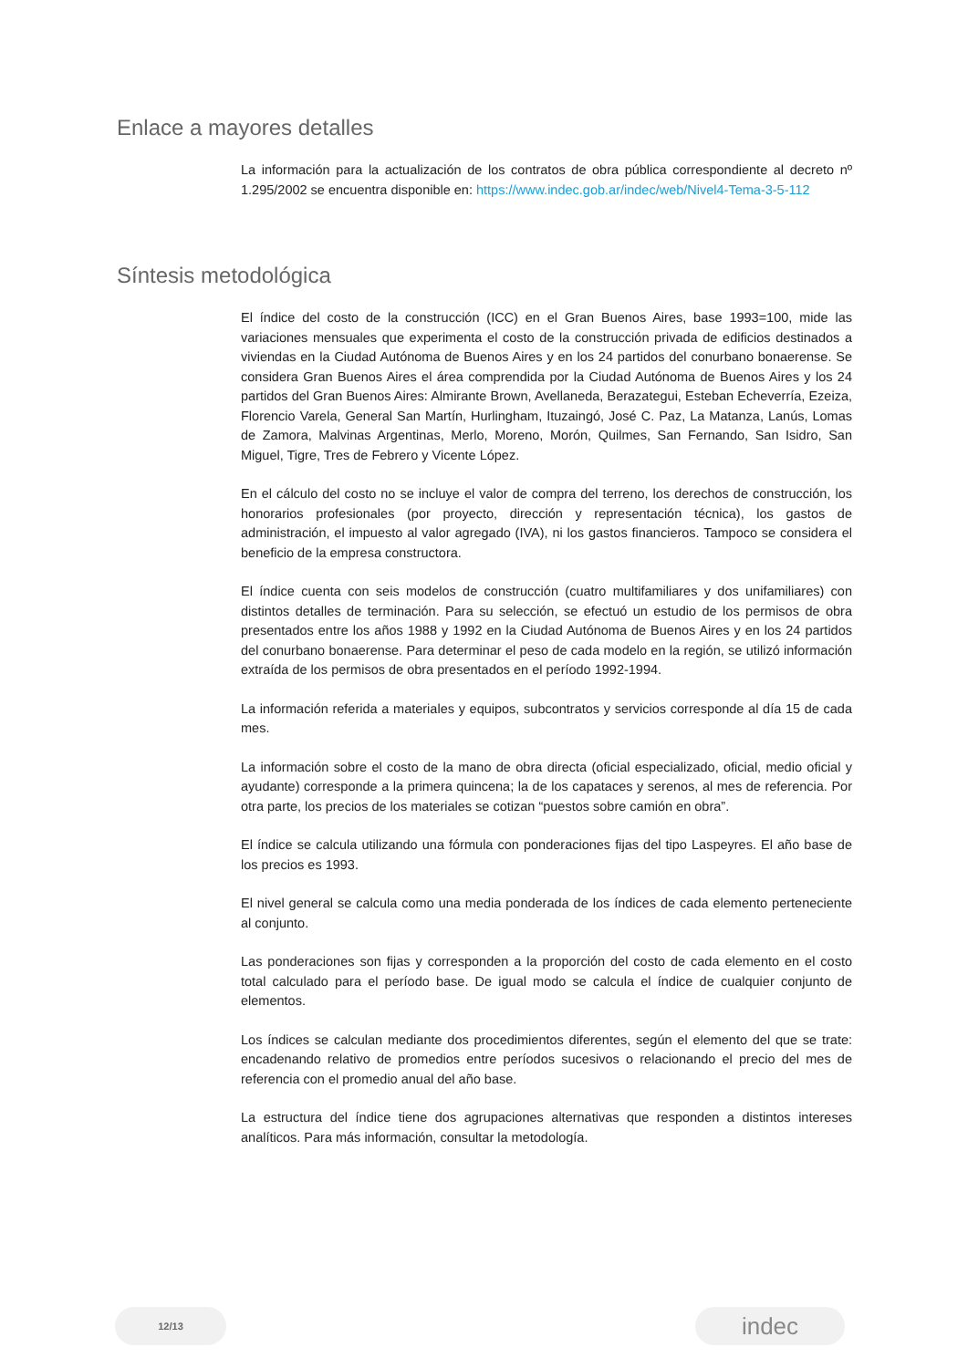Enlace a mayores detalles
La información para la actualización de los contratos de obra pública correspondiente al decreto nº 1.295/2002 se encuentra disponible en: https://www.indec.gob.ar/indec/web/Nivel4-Tema-3-5-112
Síntesis metodológica
El índice del costo de la construcción (ICC) en el Gran Buenos Aires, base 1993=100, mide las variaciones mensuales que experimenta el costo de la construcción privada de edificios destinados a viviendas en la Ciudad Autónoma de Buenos Aires y en los 24 partidos del conurbano bonaerense. Se considera Gran Buenos Aires el área comprendida por la Ciudad Autónoma de Buenos Aires y los 24 partidos del Gran Buenos Aires: Almirante Brown, Avellaneda, Berazategui, Esteban Echeverría, Ezeiza, Florencio Varela, General San Martín, Hurlingham, Ituzaingó, José C. Paz, La Matanza, Lanús, Lomas de Zamora, Malvinas Argentinas, Merlo, Moreno, Morón, Quilmes, San Fernando, San Isidro, San Miguel, Tigre, Tres de Febrero y Vicente López.
En el cálculo del costo no se incluye el valor de compra del terreno, los derechos de construcción, los honorarios profesionales (por proyecto, dirección y representación técnica), los gastos de administración, el impuesto al valor agregado (IVA), ni los gastos financieros. Tampoco se considera el beneficio de la empresa constructora.
El índice cuenta con seis modelos de construcción (cuatro multifamiliares y dos unifamiliares) con distintos detalles de terminación. Para su selección, se efectuó un estudio de los permisos de obra presentados entre los años 1988 y 1992 en la Ciudad Autónoma de Buenos Aires y en los 24 partidos del conurbano bonaerense. Para determinar el peso de cada modelo en la región, se utilizó información extraída de los permisos de obra presentados en el período 1992-1994.
La información referida a materiales y equipos, subcontratos y servicios corresponde al día 15 de cada mes.
La información sobre el costo de la mano de obra directa (oficial especializado, oficial, medio oficial y ayudante) corresponde a la primera quincena; la de los capataces y serenos, al mes de referencia. Por otra parte, los precios de los materiales se cotizan “puestos sobre camión en obra”.
El índice se calcula utilizando una fórmula con ponderaciones fijas del tipo Laspeyres. El año base de los precios es 1993.
El nivel general se calcula como una media ponderada de los índices de cada elemento perteneciente al conjunto.
Las ponderaciones son fijas y corresponden a la proporción del costo de cada elemento en el costo total calculado para el período base. De igual modo se calcula el índice de cualquier conjunto de elementos.
Los índices se calculan mediante dos procedimientos diferentes, según el elemento del que se trate: encadenando relativo de promedios entre períodos sucesivos o relacionando el precio del mes de referencia con el promedio anual del año base.
La estructura del índice tiene dos agrupaciones alternativas que responden a distintos intereses analíticos. Para más información, consultar la metodología.
12/13
indec